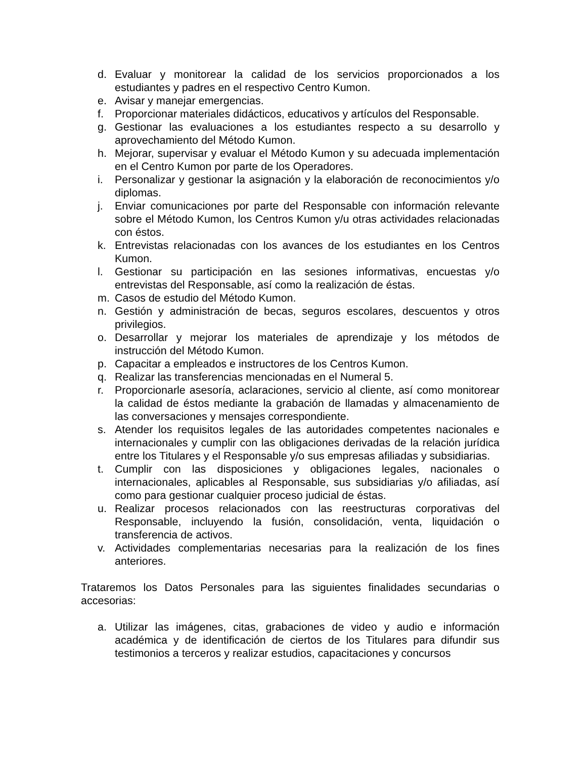d. Evaluar y monitorear la calidad de los servicios proporcionados a los estudiantes y padres en el respectivo Centro Kumon.
e. Avisar y manejar emergencias.
f. Proporcionar materiales didácticos, educativos y artículos del Responsable.
g. Gestionar las evaluaciones a los estudiantes respecto a su desarrollo y aprovechamiento del Método Kumon.
h. Mejorar, supervisar y evaluar el Método Kumon y su adecuada implementación en el Centro Kumon por parte de los Operadores.
i. Personalizar y gestionar la asignación y la elaboración de reconocimientos y/o diplomas.
j. Enviar comunicaciones por parte del Responsable con información relevante sobre el Método Kumon, los Centros Kumon y/u otras actividades relacionadas con éstos.
k. Entrevistas relacionadas con los avances de los estudiantes en los Centros Kumon.
l. Gestionar su participación en las sesiones informativas, encuestas y/o entrevistas del Responsable, así como la realización de éstas.
m. Casos de estudio del Método Kumon.
n. Gestión y administración de becas, seguros escolares, descuentos y otros privilegios.
o. Desarrollar y mejorar los materiales de aprendizaje y los métodos de instrucción del Método Kumon.
p. Capacitar a empleados e instructores de los Centros Kumon.
q. Realizar las transferencias mencionadas en el Numeral 5.
r. Proporcionarle asesoría, aclaraciones, servicio al cliente, así como monitorear la calidad de éstos mediante la grabación de llamadas y almacenamiento de las conversaciones y mensajes correspondiente.
s. Atender los requisitos legales de las autoridades competentes nacionales e internacionales y cumplir con las obligaciones derivadas de la relación jurídica entre los Titulares y el Responsable y/o sus empresas afiliadas y subsidiarias.
t. Cumplir con las disposiciones y obligaciones legales, nacionales o internacionales, aplicables al Responsable, sus subsidiarias y/o afiliadas, así como para gestionar cualquier proceso judicial de éstas.
u. Realizar procesos relacionados con las reestructuras corporativas del Responsable, incluyendo la fusión, consolidación, venta, liquidación o transferencia de activos.
v. Actividades complementarias necesarias para la realización de los fines anteriores.
Trataremos los Datos Personales para las siguientes finalidades secundarias o accesorias:
a. Utilizar las imágenes, citas, grabaciones de video y audio e información académica y de identificación de ciertos de los Titulares para difundir sus testimonios a terceros y realizar estudios, capacitaciones y concursos